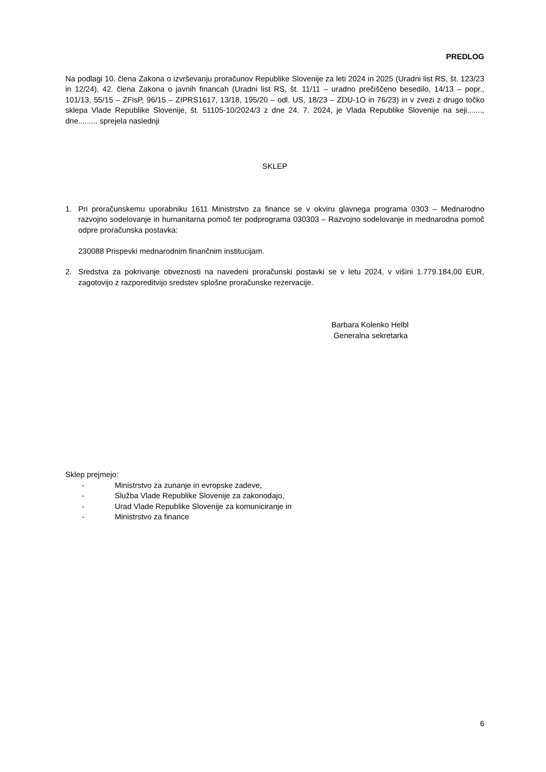PREDLOG
Na podlagi 10. člena Zakona o izvrševanju proračunov Republike Slovenije za leti 2024 in 2025 (Uradni list RS, št. 123/23 in 12/24), 42. člena Zakona o javnih financah (Uradni list RS, št. 11/11 – uradno prečiščeno besedilo, 14/13 – popr., 101/13, 55/15 – ZFisP, 96/15 – ZIPRS1617, 13/18, 195/20 – odl. US, 18/23 – ZDU-1O in 76/23) in v zvezi z drugo točko sklepa Vlade Republike Slovenije, št. 51105-10/2024/3 z dne 24. 7. 2024, je Vlada Republike Slovenije na seji......., dne......... sprejela naslednji
SKLEP
1. Pri proračunskemu uporabniku 1611 Ministrstvo za finance se v okviru glavnega programa 0303 – Mednarodno razvojno sodelovanje in humanitarna pomoč ter podprograma 030303 – Razvojno sodelovanje in mednarodna pomoč odpre proračunska postavka:
230088 Prispevki mednarodnim finančnim institucijam.
2. Sredstva za pokrivanje obveznosti na navedeni proračunski postavki se v letu 2024, v višini 1.779.184,00 EUR, zagotovijo z razporeditvijo sredstev splošne proračunske rezervacije.
Barbara Kolenko Helbl
Generalna sekretarka
Sklep prejmejo:
- Ministrstvo za zunanje in evropske zadeve,
- Služba Vlade Republike Slovenije za zakonodajo,
- Urad Vlade Republike Slovenije za komuniciranje in
- Ministrstvo za finance
6